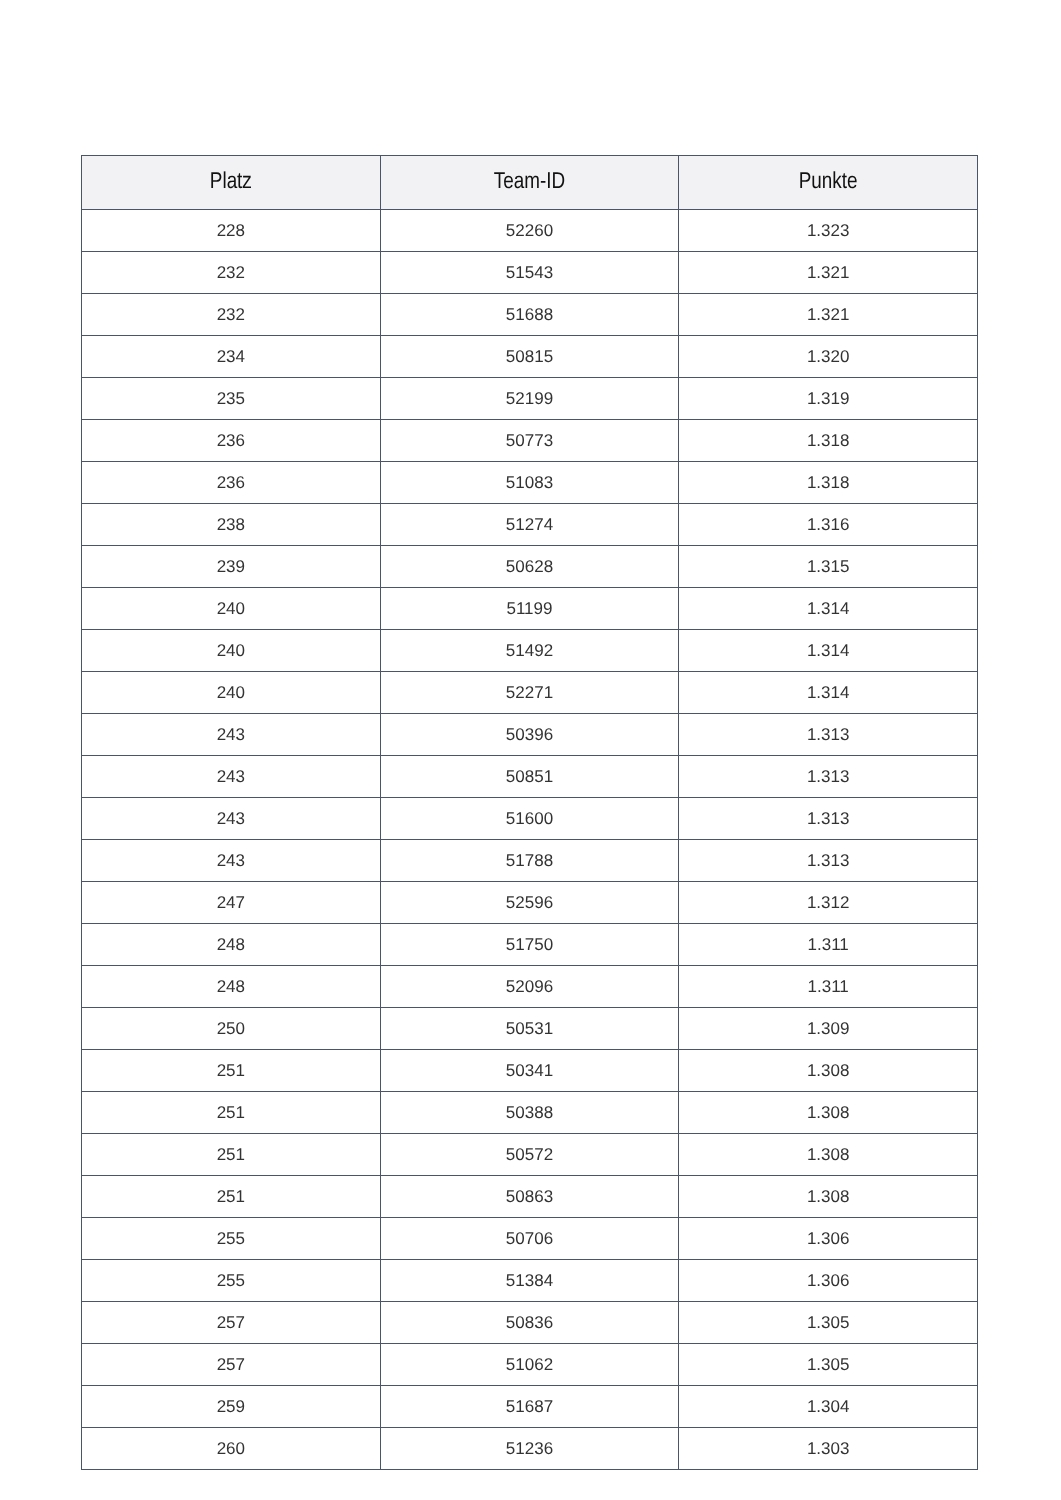| Platz | Team-ID | Punkte |
| --- | --- | --- |
| 228 | 52260 | 1.323 |
| 232 | 51543 | 1.321 |
| 232 | 51688 | 1.321 |
| 234 | 50815 | 1.320 |
| 235 | 52199 | 1.319 |
| 236 | 50773 | 1.318 |
| 236 | 51083 | 1.318 |
| 238 | 51274 | 1.316 |
| 239 | 50628 | 1.315 |
| 240 | 51199 | 1.314 |
| 240 | 51492 | 1.314 |
| 240 | 52271 | 1.314 |
| 243 | 50396 | 1.313 |
| 243 | 50851 | 1.313 |
| 243 | 51600 | 1.313 |
| 243 | 51788 | 1.313 |
| 247 | 52596 | 1.312 |
| 248 | 51750 | 1.311 |
| 248 | 52096 | 1.311 |
| 250 | 50531 | 1.309 |
| 251 | 50341 | 1.308 |
| 251 | 50388 | 1.308 |
| 251 | 50572 | 1.308 |
| 251 | 50863 | 1.308 |
| 255 | 50706 | 1.306 |
| 255 | 51384 | 1.306 |
| 257 | 50836 | 1.305 |
| 257 | 51062 | 1.305 |
| 259 | 51687 | 1.304 |
| 260 | 51236 | 1.303 |